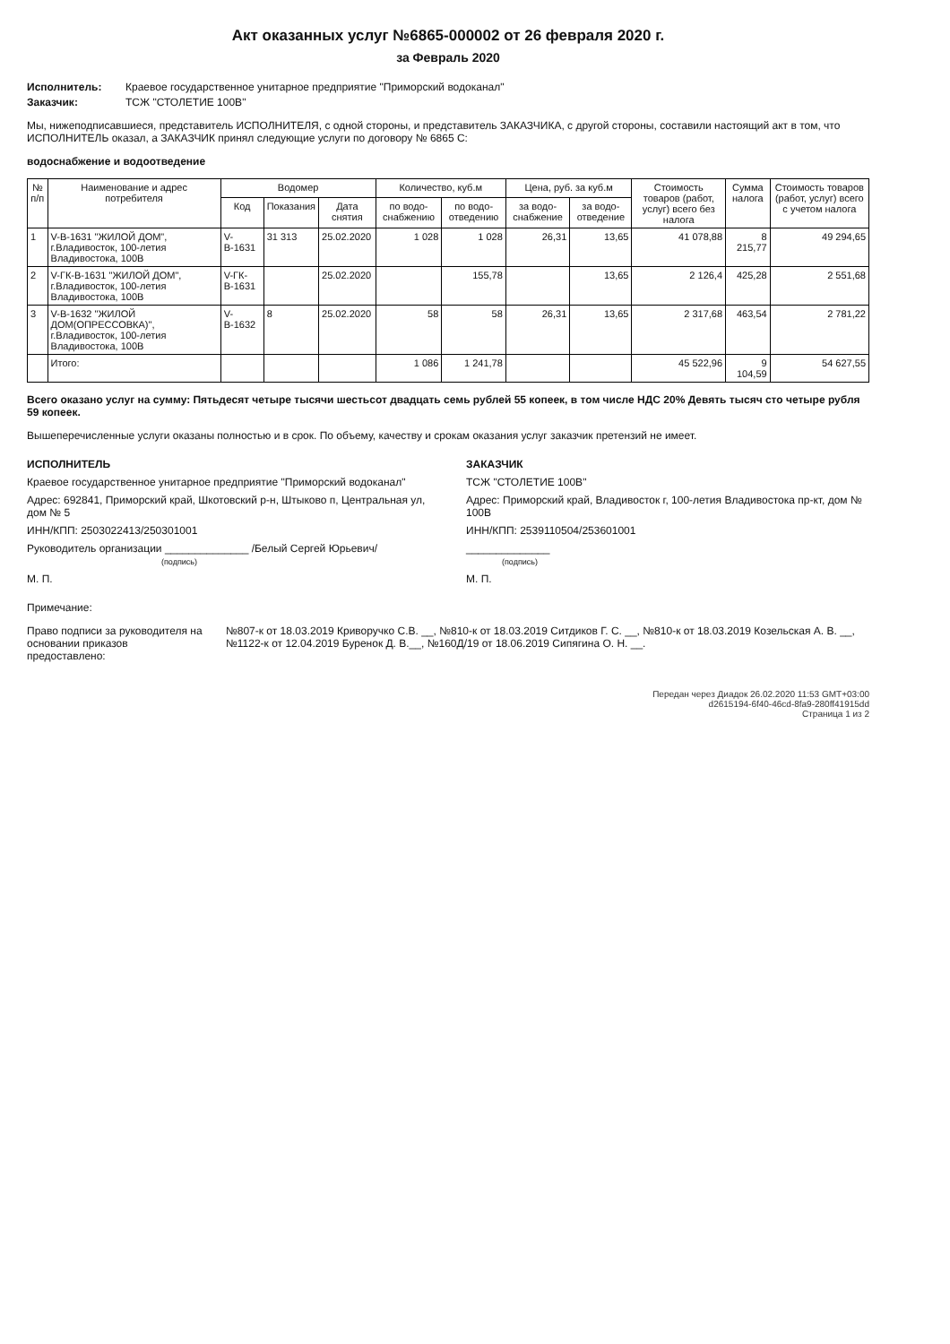Акт оказанных услуг №6865-000002 от 26 февраля 2020 г.
за Февраль 2020
Исполнитель: Краевое государственное унитарное предприятие "Приморский водоканал"
Заказчик: ТСЖ "СТОЛЕТИЕ 100В"
Мы, нижеподписавшиеся, представитель ИСПОЛНИТЕЛЯ, с одной стороны, и представитель ЗАКАЗЧИКА, с другой стороны, составили настоящий акт в том, что ИСПОЛНИТЕЛЬ оказал, а ЗАКАЗЧИК принял следующие услуги по договору № 6865 С:
водоснабжение и водоотведение
| № п/п | Наименование и адрес потребителя | Водомер | | | Количество, куб.м | | Цена, руб. за куб.м | | Стоимость товаров (работ, услуг) всего без налога | Сумма налога | Стоимость товаров (работ, услуг) всего с учетом налога |
| --- | --- | --- | --- | --- | --- | --- | --- | --- | --- | --- | --- |
| | | Код | Показания | Дата снятия | по водо-снабжению | по водо-отведению | за водо-снабжение | за водо-отведение | | | |
| 1 | V-В-1631 "ЖИЛОЙ ДОМ", г.Владивосток, 100-летия Владивостока, 100В | V-В-1631 | 31 313 | 25.02.2020 | 1 028 | 1 028 | 26,31 | 13,65 | 41 078,88 | 8 215,77 | 49 294,65 |
| 2 | V-ГК-В-1631 "ЖИЛОЙ ДОМ", г.Владивосток, 100-летия Владивостока, 100В | V-ГК-В-1631 | | 25.02.2020 | | 155,78 | | 13,65 | 2 126,4 | 425,28 | 2 551,68 |
| 3 | V-В-1632 "ЖИЛОЙ ДОМ(ОПРЕССОВКА)", г.Владивосток, 100-летия Владивостока, 100В | V-В-1632 | 8 | 25.02.2020 | 58 | 58 | 26,31 | 13,65 | 2 317,68 | 463,54 | 2 781,22 |
| | Итого: | | | | 1 086 | 1 241,78 | | | 45 522,96 | 9 104,59 | 54 627,55 |
Всего оказано услуг на сумму: Пятьдесят четыре тысячи шестьсот двадцать семь рублей 55 копеек, в том числе НДС 20% Девять тысяч сто четыре рубля 59 копеек.
Вышеперечисленные услуги оказаны полностью и в срок. По объему, качеству и срокам оказания услуг заказчик претензий не имеет.
ИСПОЛНИТЕЛЬ
Краевое государственное унитарное предприятие "Приморский водоканал"
Адрес: 692841, Приморский край, Шкотовский р-н, Штыково п, Центральная ул, дом № 5
ИНН/КПП: 2503022413/250301001
Руководитель организации ______________ /Белый Сергей Юрьевич/
(подпись)
М. П.
ЗАКАЗЧИК
ТСЖ "СТОЛЕТИЕ 100В"
Адрес: Приморский край, Владивосток г, 100-летия Владивостока пр-кт, дом № 100В
ИНН/КПП: 2539110504/253601001
______________
(подпись)
М. П.
Примечание:
Право подписи за руководителя на основании приказов предоставлено: №807-к от 18.03.2019 Криворучко С.В. __, №810-к от 18.03.2019 Ситдиков Г. С. __, №810-к от 18.03.2019 Козельская А. В. __, №1122-к от 12.04.2019 Буренок Д. В.__, №160Д/19 от 18.06.2019 Сипягина О. Н. __.
Передан через Диадок 26.02.2020 11:53 GMT+03:00
d2615194-6f40-46cd-8fa9-280ff41915dd
Страница 1 из 2